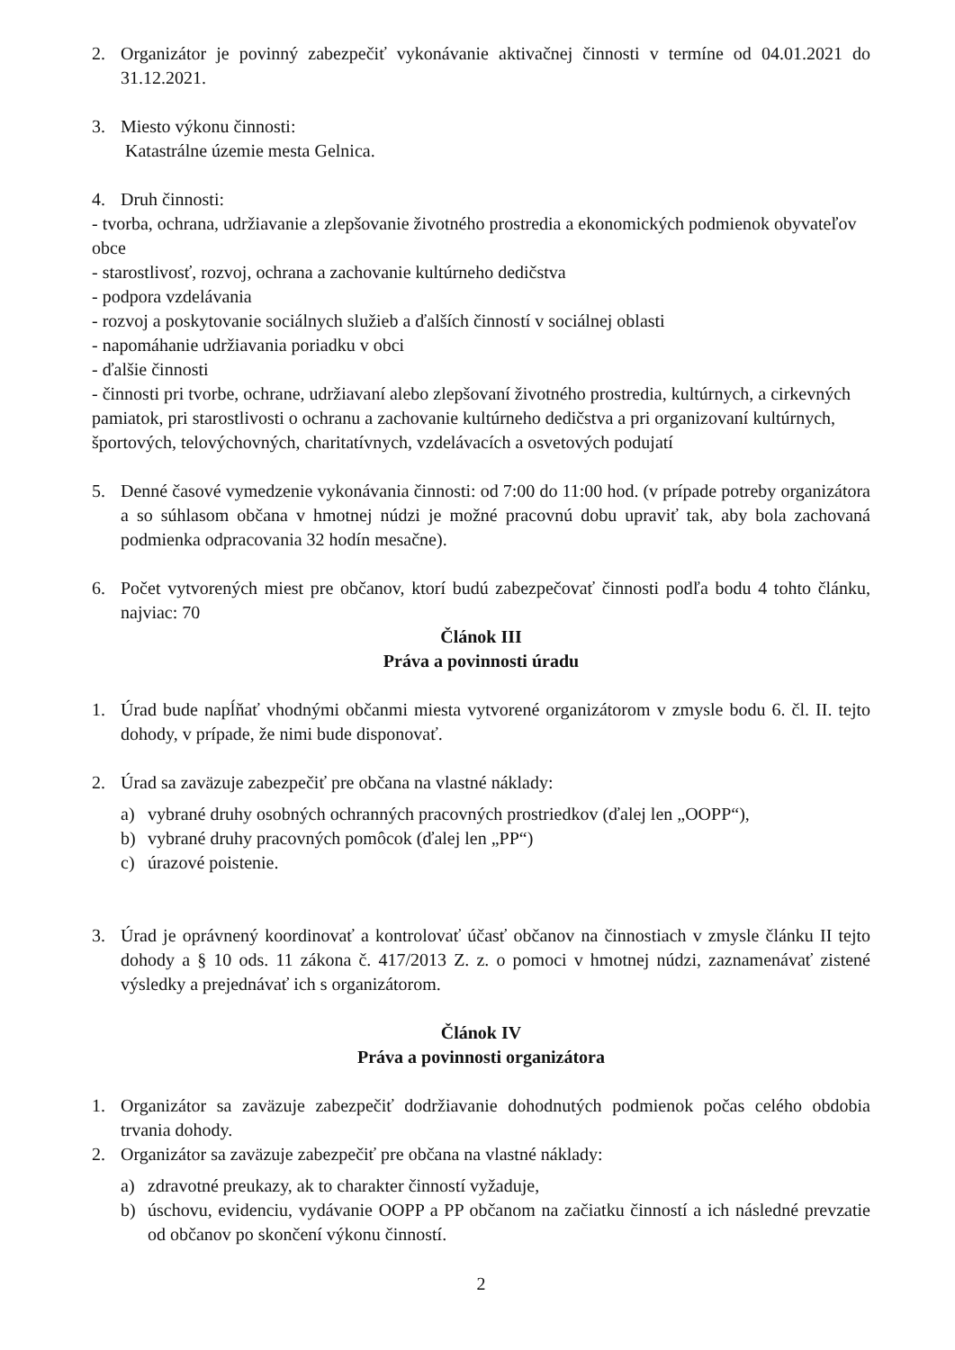2. Organizátor je povinný zabezpečiť vykonávanie aktivačnej činnosti v termíne od 04.01.2021 do 31.12.2021.
3. Miesto výkonu činnosti:
Katastrálne územie mesta Gelnica.
4. Druh činnosti:
- tvorba, ochrana, udržiavanie a zlepšovanie životného prostredia a ekonomických podmienok obyvateľov obce
- starostlivosť, rozvoj, ochrana a zachovanie kultúrneho dedičstva
- podpora vzdelávania
- rozvoj a poskytovanie sociálnych služieb a ďalších činností v sociálnej oblasti
- napomáhanie udržiavania poriadku v obci
- ďalšie činnosti
- činnosti pri tvorbe, ochrane, udržiavaní alebo zlepšovaní životného prostredia, kultúrnych, a cirkevných pamiatok, pri starostlivosti o ochranu a zachovanie kultúrneho dedičstva a pri organizovaní kultúrnych, športových, telovýchovných, charitatívnych, vzdelávacích a osvetových podujatí
5. Denné časové vymedzenie vykonávania činnosti: od 7:00 do 11:00 hod. (v prípade potreby organizátora a so súhlasom občana v hmotnej núdzi je možné pracovnú dobu upraviť tak, aby bola zachovaná podmienka odpracovania 32 hodín mesačne).
6. Počet vytvorených miest pre občanov, ktorí budú zabezpečovať činnosti podľa bodu 4 tohto článku, najviac: 70
Článok III
Práva a povinnosti úradu
1. Úrad bude napĺňať vhodnými občanmi miesta vytvorené organizátorom v zmysle bodu 6. čl. II. tejto dohody, v prípade, že nimi bude disponovať.
2. Úrad sa zaväzuje zabezpečiť pre občana na vlastné náklady:
a) vybrané druhy osobných ochranných pracovných prostriedkov (ďalej len „OOPP“),
b) vybrané druhy pracovných pomôcok (ďalej len „PP“)
c) úrazové poistenie.
3. Úrad je oprávnený koordinovať a kontrolovať účasť občanov na činnostiach v zmysle článku II tejto dohody a § 10 ods. 11 zákona č. 417/2013 Z. z. o pomoci v hmotnej núdzi, zaznamenávať zistené výsledky a prejednávať ich s organizátorom.
Článok IV
Práva a povinnosti organizátora
1. Organizátor sa zaväzuje zabezpečiť dodržiavanie dohodnutých podmienok počas celého obdobia trvania dohody.
2. Organizátor sa zaväzuje zabezpečiť pre občana na vlastné náklady:
a) zdravotné preukazy, ak to charakter činností vyžaduje,
b) úschovu, evidenciu, vydávanie OOPP a PP občanom na začiatku činností a ich následné prevzatie od občanov po skončení výkonu činností.
2